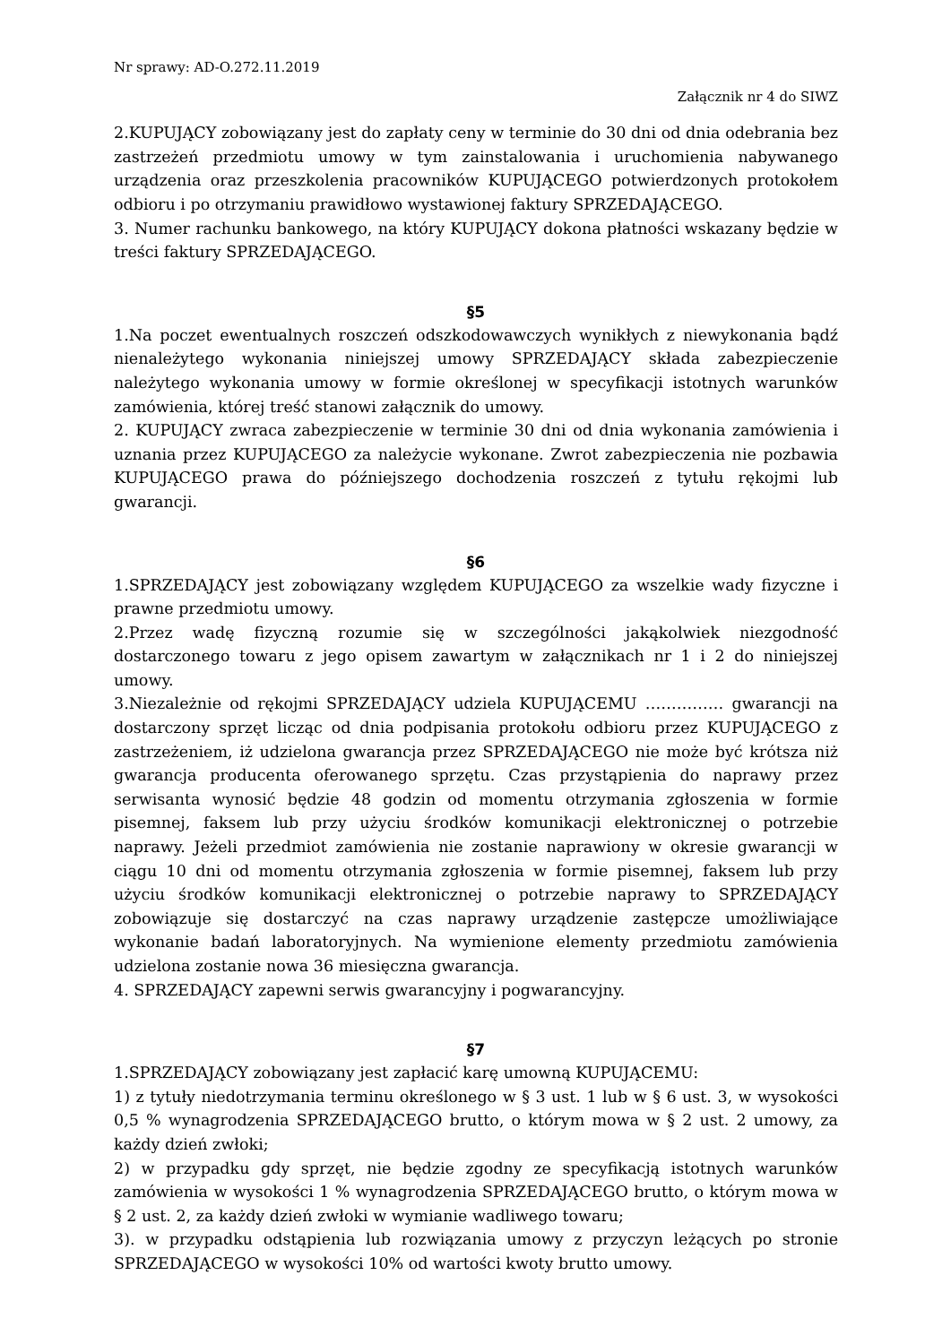Nr sprawy: AD-O.272.11.2019
Załącznik nr 4 do SIWZ
2.KUPUJĄCY zobowiązany jest do zapłaty ceny w terminie do 30 dni od dnia odebrania bez zastrzeżeń przedmiotu umowy w tym zainstalowania i uruchomienia nabywanego urządzenia oraz przeszkolenia pracowników KUPUJĄCEGO potwierdzonych protokołem odbioru i po otrzymaniu prawidłowo wystawionej faktury SPRZEDAJĄCEGO.
3. Numer rachunku bankowego, na który KUPUJĄCY dokona płatności wskazany będzie w treści faktury SPRZEDAJĄCEGO.
§5
1.Na poczet ewentualnych roszczeń odszkodowawczych wynikłych z niewykonania bądź nienależytego wykonania niniejszej umowy SPRZEDAJĄCY składa zabezpieczenie należytego wykonania umowy w formie określonej w specyfikacji istotnych warunków zamówienia, której treść stanowi załącznik do umowy.
2. KUPUJĄCY zwraca zabezpieczenie w terminie 30 dni od dnia wykonania zamówienia i uznania przez KUPUJĄCEGO za należycie wykonane. Zwrot zabezpieczenia nie pozbawia KUPUJĄCEGO prawa do późniejszego dochodzenia roszczeń z tytułu rękojmi lub gwarancji.
§6
1.SPRZEDAJĄCY jest zobowiązany względem KUPUJĄCEGO za wszelkie wady fizyczne i prawne przedmiotu umowy.
2.Przez wadę fizyczną rozumie się w szczególności jakąkolwiek niezgodność dostarczonego towaru z jego opisem zawartym w załącznikach nr 1 i 2 do niniejszej umowy.
3.Niezależnie od rękojmi SPRZEDAJĄCY udziela KUPUJĄCEMU …………… gwarancji na dostarczony sprzęt licząc od dnia podpisania protokołu odbioru przez KUPUJĄCEGO z zastrzeżeniem, iż udzielona gwarancja przez SPRZEDAJĄCEGO nie może być krótsza niż gwarancja producenta oferowanego sprzętu. Czas przystąpienia do naprawy przez serwisanta wynosić będzie 48 godzin od momentu otrzymania zgłoszenia w formie pisemnej, faksem lub przy użyciu środków komunikacji elektronicznej o potrzebie naprawy. Jeżeli przedmiot zamówienia nie zostanie naprawiony w okresie gwarancji w ciągu 10 dni od momentu otrzymania zgłoszenia w formie pisemnej, faksem lub przy użyciu środków komunikacji elektronicznej o potrzebie naprawy to SPRZEDAJĄCY zobowiązuje się dostarczyć na czas naprawy urządzenie zastępcze umożliwiające wykonanie badań laboratoryjnych. Na wymienione elementy przedmiotu zamówienia udzielona zostanie nowa 36 miesięczna gwarancja.
4. SPRZEDAJĄCY zapewni serwis gwarancyjny i pogwarancyjny.
§7
1.SPRZEDAJĄCY zobowiązany jest zapłacić karę umowną KUPUJĄCEMU:
1) z tytuły niedotrzymania terminu określonego w § 3 ust. 1 lub w § 6 ust. 3, w wysokości 0,5 % wynagrodzenia SPRZEDAJĄCEGO brutto, o którym mowa w § 2 ust. 2 umowy, za każdy dzień zwłoki;
2) w przypadku gdy sprzęt, nie będzie zgodny ze specyfikacją istotnych warunków zamówienia w wysokości 1 % wynagrodzenia SPRZEDAJĄCEGO brutto, o którym mowa w § 2 ust. 2, za każdy dzień zwłoki w wymianie wadliwego towaru;
3). w przypadku odstąpienia lub rozwiązania umowy z przyczyn leżących po stronie SPRZEDAJĄCEGO w wysokości 10% od wartości kwoty brutto umowy.